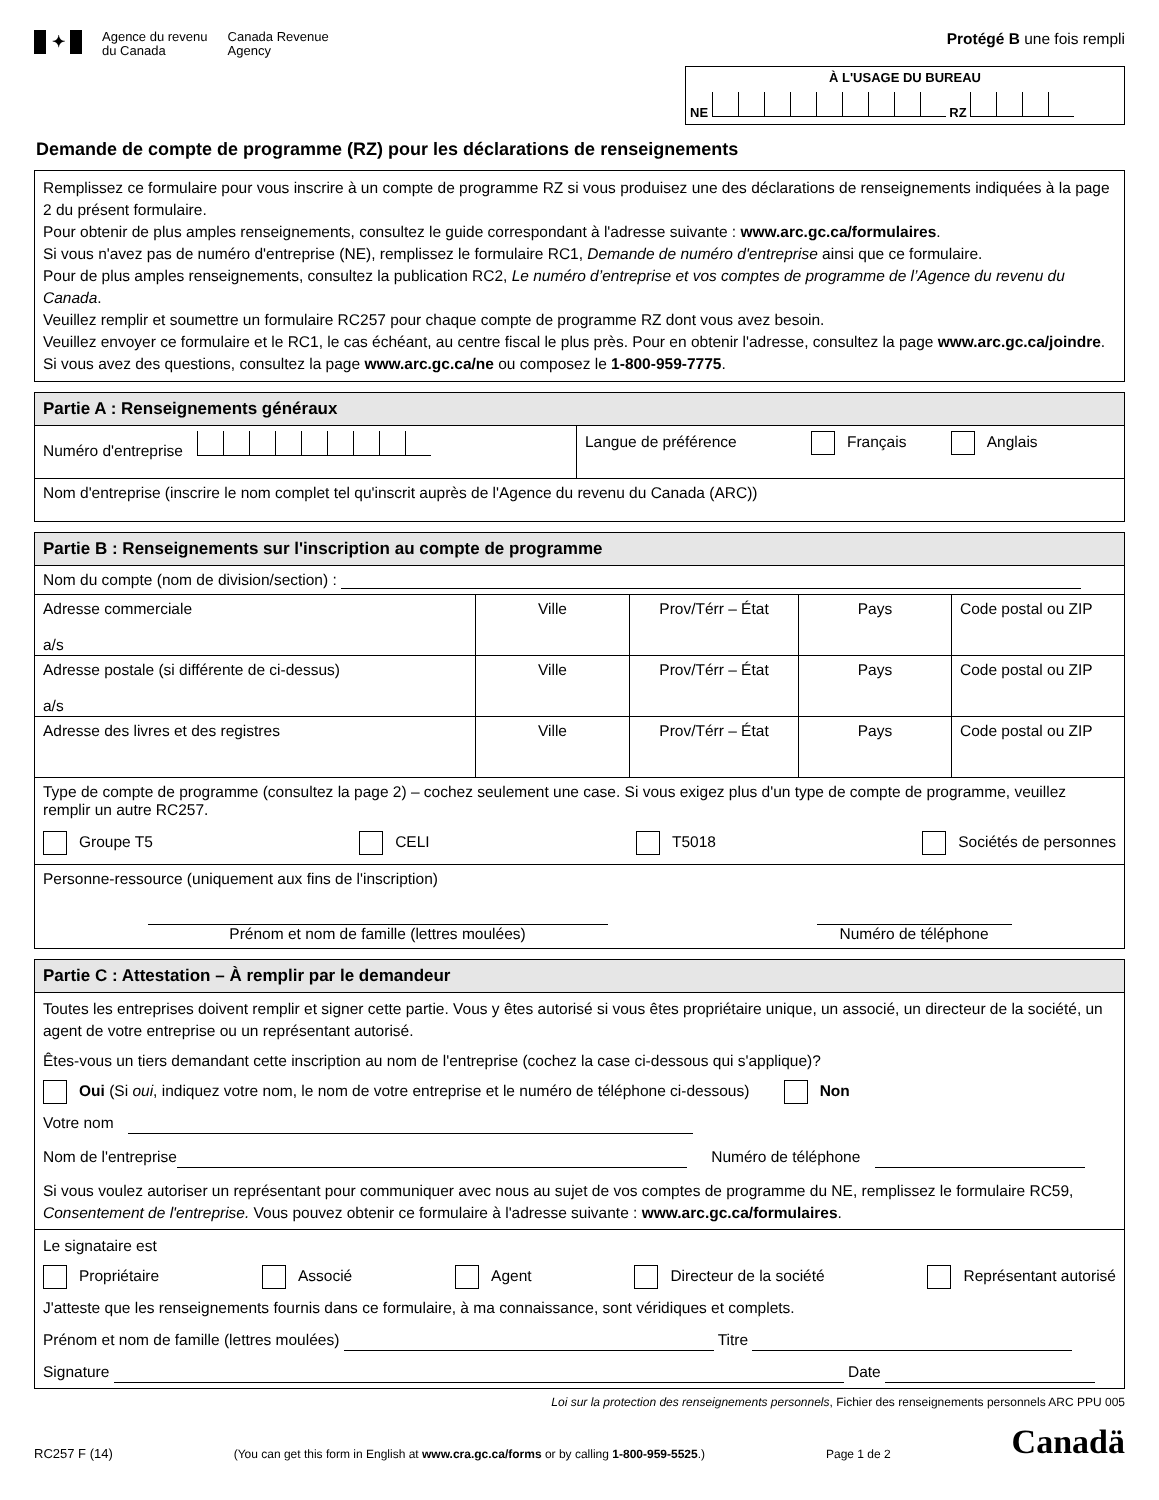✦
Agence du revenu
du Canada
Canada Revenue
Agency
Protégé B une fois rempli
À L'USAGE DU BUREAU
NE RZ
Demande de compte de programme (RZ) pour les déclarations de renseignements
Remplissez ce formulaire pour vous inscrire à un compte de programme RZ si vous produisez une des déclarations de renseignements indiquées à la page 2 du présent formulaire.
Pour obtenir de plus amples renseignements, consultez le guide correspondant à l'adresse suivante : www.arc.gc.ca/formulaires.
Si vous n'avez pas de numéro d'entreprise (NE), remplissez le formulaire RC1, Demande de numéro d'entreprise ainsi que ce formulaire.
Pour de plus amples renseignements, consultez la publication RC2, Le numéro d’entreprise et vos comptes de programme de l’Agence du revenu du Canada.
Veuillez remplir et soumettre un formulaire RC257 pour chaque compte de programme RZ dont vous avez besoin.
Veuillez envoyer ce formulaire et le RC1, le cas échéant, au centre fiscal le plus près. Pour en obtenir l'adresse, consultez la page www.arc.gc.ca/joindre. Si vous avez des questions, consultez la page www.arc.gc.ca/ne ou composez le 1-800-959-7775.
Partie A : Renseignements généraux
Numéro d'entreprise Langue de préférence Français Anglais
Nom d'entreprise (inscrire le nom complet tel qu'inscrit auprès de l'Agence du revenu du Canada (ARC))
Partie B : Renseignements sur l'inscription au compte de programme
Nom du compte (nom de division/section) :
Adresse commerciale
a/s
Ville Prov/Térr – État Pays Code postal ou ZIP
Adresse postale (si différente de ci-dessus)
a/s
Ville Prov/Térr – État Pays Code postal ou ZIP
Adresse des livres et des registres Ville Prov/Térr – État Pays Code postal ou ZIP
Type de compte de programme (consultez la page 2) – cochez seulement une case. Si vous exigez plus d'un type de compte de programme, veuillez remplir un autre RC257.
Groupe T5 CELI T5018 Sociétés de personnes
Personne-ressource (uniquement aux fins de l'inscription)
Prénom et nom de famille (lettres moulées) Numéro de téléphone
Partie C : Attestation – À remplir par le demandeur
Toutes les entreprises doivent remplir et signer cette partie. Vous y êtes autorisé si vous êtes propriétaire unique, un associé, un directeur de la société, un agent de votre entreprise ou un représentant autorisé.
Êtes-vous un tiers demandant cette inscription au nom de l'entreprise (cochez la case ci-dessous qui s'applique)?
Oui (Si oui, indiquez votre nom, le nom de votre entreprise et le numéro de téléphone ci-dessous) Non
Votre nom
Nom de l'entreprise Numéro de téléphone
Si vous voulez autoriser un représentant pour communiquer avec nous au sujet de vos comptes de programme du NE, remplissez le formulaire RC59, Consentement de l'entreprise. Vous pouvez obtenir ce formulaire à l'adresse suivante : www.arc.gc.ca/formulaires.
Le signataire est
Propriétaire Associé Agent Directeur de la société Représentant autorisé
J'atteste que les renseignements fournis dans ce formulaire, à ma connaissance, sont véridiques et complets.
Prénom et nom de famille (lettres moulées) Titre
Signature Date
Loi sur la protection des renseignements personnels, Fichier des renseignements personnels ARC PPU 005
RC257 F (14) (You can get this form in English at www.cra.gc.ca/forms or by calling 1-800-959-5525.) Page 1 de 2 Canadä